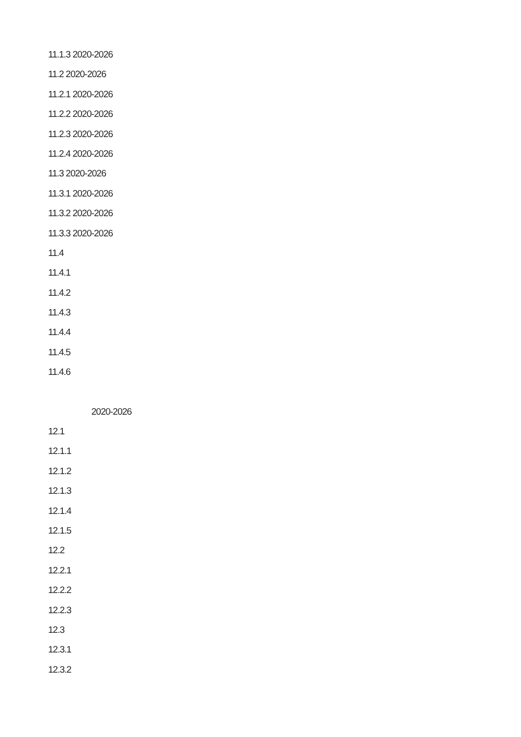11.1.3 2020-2026
11.2 2020-2026
11.2.1 2020-2026
11.2.2 2020-2026
11.2.3 2020-2026
11.2.4 2020-2026
11.3 2020-2026
11.3.1 2020-2026
11.3.2 2020-2026
11.3.3 2020-2026
11.4
11.4.1
11.4.2
11.4.3
11.4.4
11.4.5
11.4.6
2020-2026
12.1
12.1.1
12.1.2
12.1.3
12.1.4
12.1.5
12.2
12.2.1
12.2.2
12.2.3
12.3
12.3.1
12.3.2